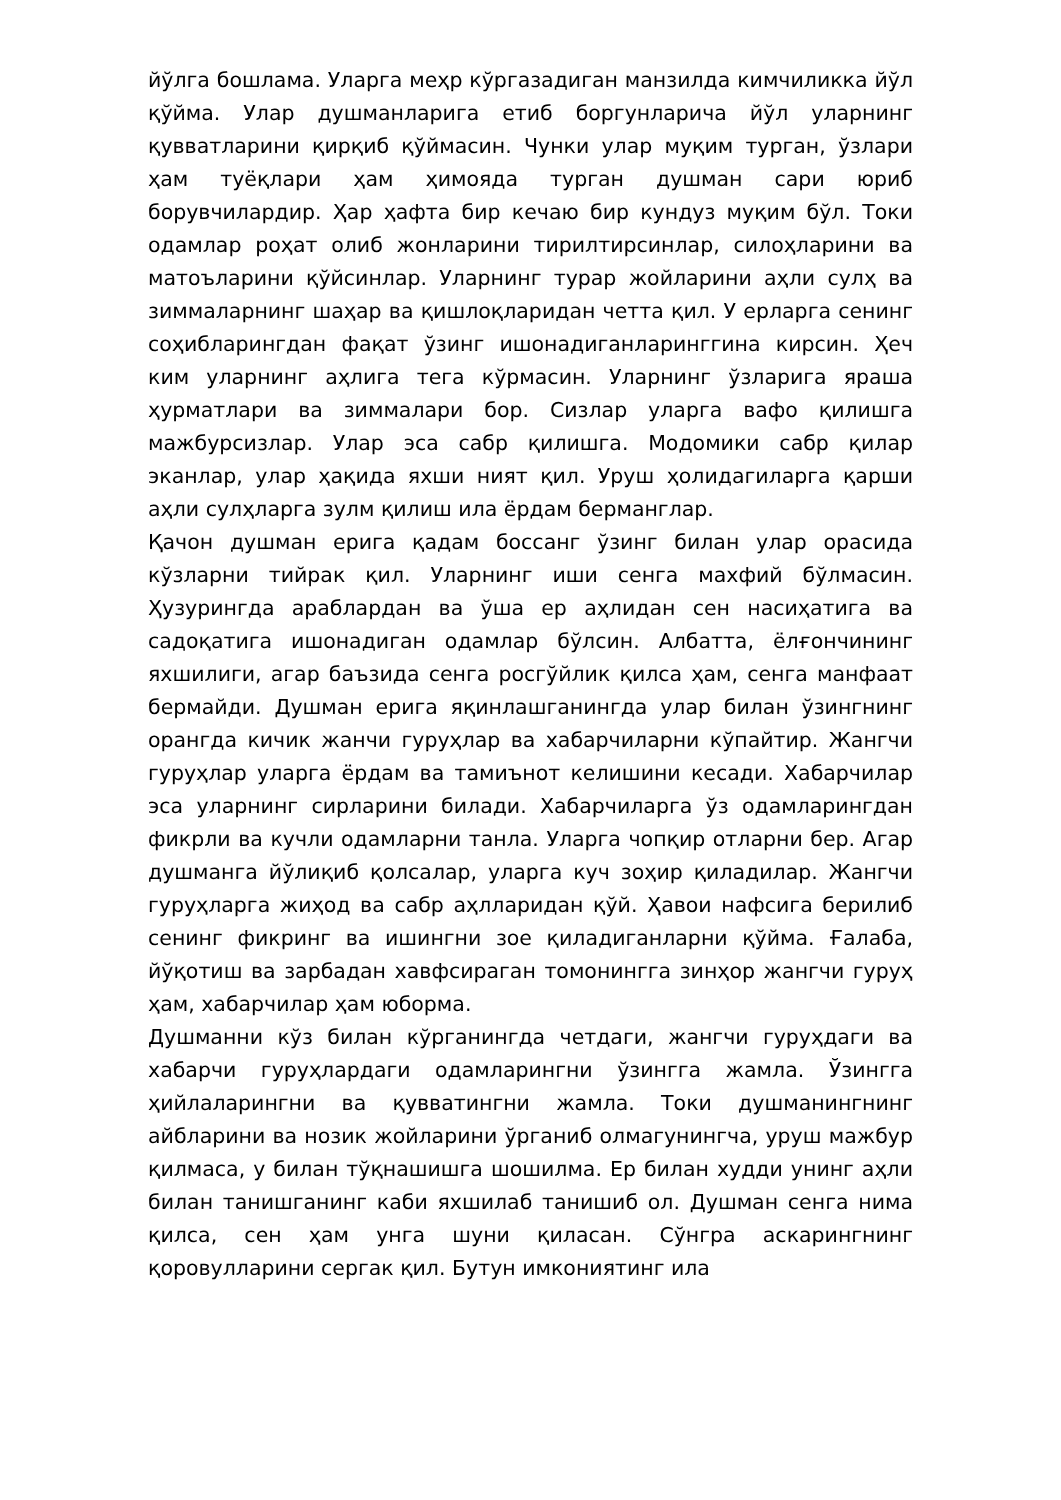йўлга бошлама. Уларга меҳр кўргазадиган манзилда кимчиликка йўл қўйма. Улар душманларига етиб боргунларича йўл уларнинг қувватларини қирқиб қўймасин. Чунки улар муқим турган, ўзлари ҳам туёқлари ҳам ҳимояда турган душман сари юриб борувчилардир. Ҳар ҳафта бир кечаю бир кундуз муқим бўл. Токи одамлар роҳат олиб жонларини тирилтирсинлар, силоҳларини ва матоъларини қўйсинлар. Уларнинг турар жойларини аҳли сулҳ ва зиммаларнинг шаҳар ва қишлоқларидан четта қил. У ерларга сенинг соҳибларингдан фақат ўзинг ишонадиганларинггина кирсин. Ҳеч ким уларнинг аҳлига тега кўрмасин. Уларнинг ўзларига яраша ҳурматлари ва зиммалари бор. Сизлар уларга вафо қилишга мажбурсизлар. Улар эса сабр қилишга. Модомики сабр қилар эканлар, улар ҳақида яхши ният қил. Уруш ҳолидагиларга қарши аҳли сулҳларга зулм қилиш ила ёрдам берманглар.
Қачон душман ерига қадам боссанг ўзинг билан улар орасида кўзларни тийрак қил. Уларнинг иши сенга махфий бўлмасин. Ҳузурингда араблардан ва ўша ер аҳлидан сен насиҳатига ва садоқатига ишонадиган одамлар бўлсин. Албатта, ёлғончининг яхшилиги, агар баъзида сенга росгўйлик қилса ҳам, сенга манфаат бермайди. Душман ерига яқинлашганингда улар билан ўзингнинг орангда кичик жанчи гуруҳлар ва хабарчиларни кўпайтир. Жангчи гуруҳлар уларга ёрдам ва тамиънот келишини кесади. Хабарчилар эса уларнинг сирларини билади. Хабарчиларга ўз одамларингдан фикрли ва кучли одамларни танла. Уларга чопқир отларни бер. Агар душманга йўлиқиб қолсалар, уларга куч зоҳир қиладилар. Жангчи гуруҳларга жиҳод ва сабр аҳлларидан қўй. Ҳавои нафсига берилиб сенинг фикринг ва ишингни зое қиладиганларни қўйма. Ғалаба, йўқотиш ва зарбадан хавфсираган томонингга зинҳор жангчи гуруҳ ҳам, хабарчилар ҳам юборма.
Душманни кўз билан кўрганингда четдаги, жангчи гуруҳдаги ва хабарчи гуруҳлардаги одамларингни ўзингга жамла. Ўзингга ҳийлаларингни ва қувватингни жамла. Токи душманингнинг айбларини ва нозик жойларини ўрганиб олмагунингча, уруш мажбур қилмаса, у билан тўқнашишга шошилма. Ер билан худди унинг аҳли билан танишганинг каби яхшилаб танишиб ол. Душман сенга нима қилса, сен ҳам унга шуни қиласан. Сўнгра аскарингнинг қоровулларини сергак қил. Бутун имкониятинг ила